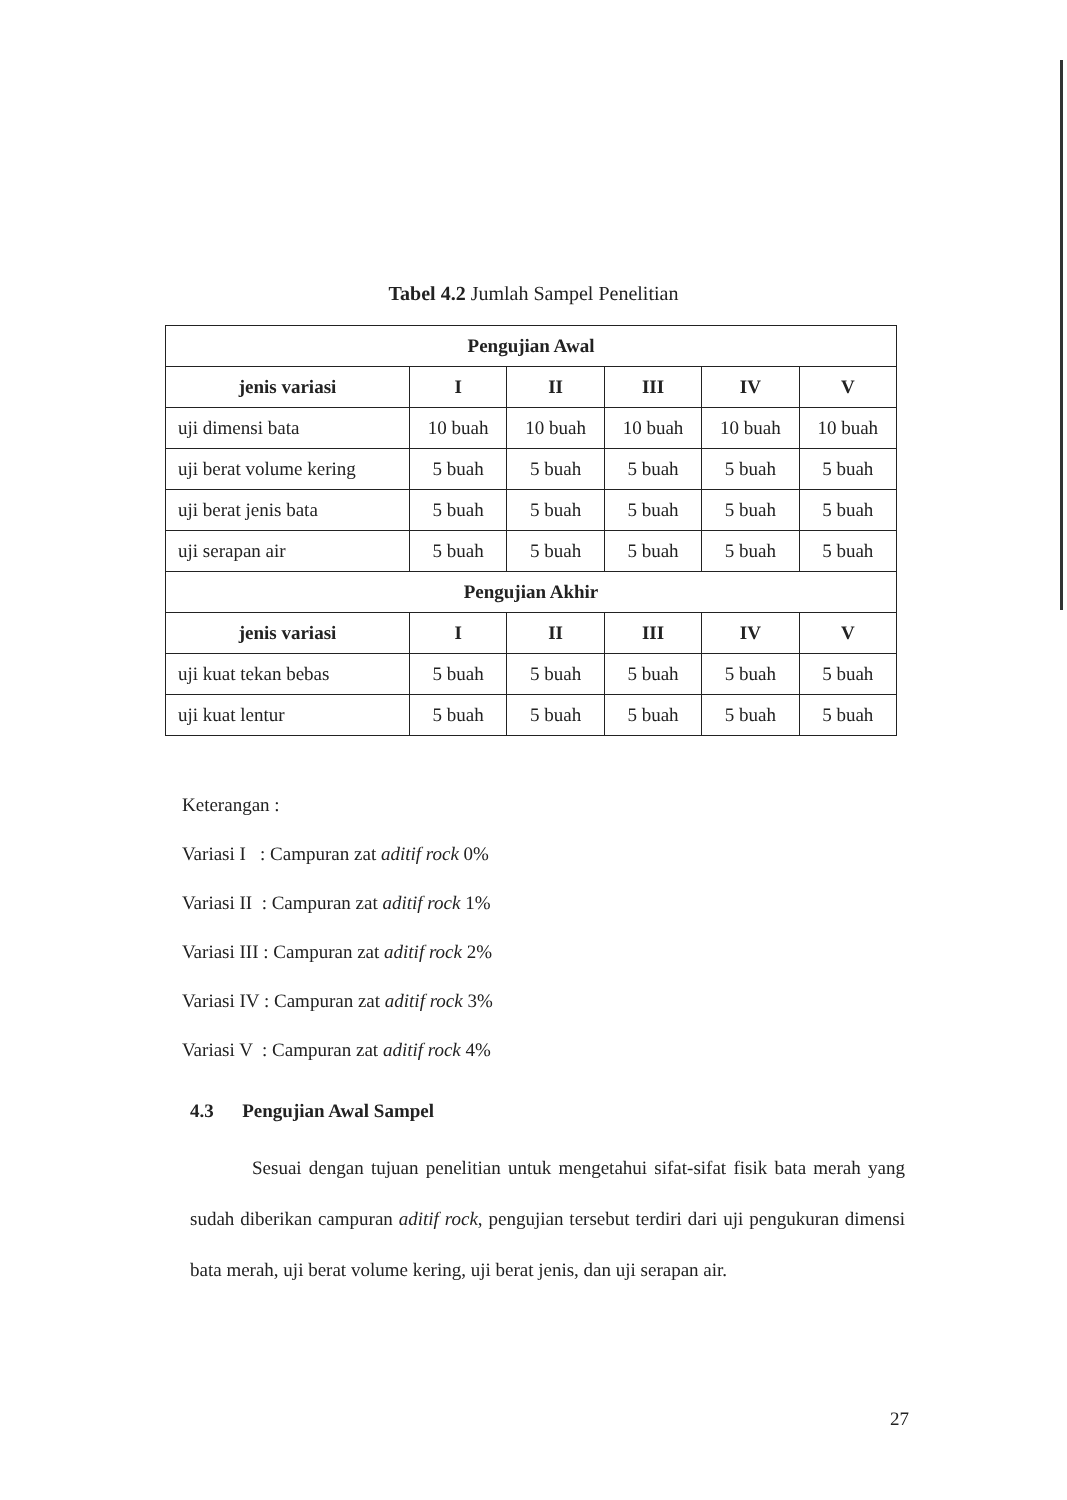Tabel 4.2 Jumlah Sampel Penelitian
| Pengujian Awal | | | | | |
| --- | --- | --- | --- | --- | --- |
| jenis variasi | I | II | III | IV | V |
| uji dimensi bata | 10 buah | 10 buah | 10 buah | 10 buah | 10 buah |
| uji berat volume kering | 5 buah | 5 buah | 5 buah | 5 buah | 5 buah |
| uji berat jenis bata | 5 buah | 5 buah | 5 buah | 5 buah | 5 buah |
| uji serapan air | 5 buah | 5 buah | 5 buah | 5 buah | 5 buah |
| Pengujian Akhir | | | | | |
| jenis variasi | I | II | III | IV | V |
| uji kuat tekan bebas | 5 buah | 5 buah | 5 buah | 5 buah | 5 buah |
| uji kuat lentur | 5 buah | 5 buah | 5 buah | 5 buah | 5 buah |
Keterangan :
Variasi I : Campuran zat aditif rock 0%
Variasi II : Campuran zat aditif rock 1%
Variasi III : Campuran zat aditif rock 2%
Variasi IV : Campuran zat aditif rock 3%
Variasi V : Campuran zat aditif rock 4%
4.3 Pengujian Awal Sampel
Sesuai dengan tujuan penelitian untuk mengetahui sifat-sifat fisik bata merah yang sudah diberikan campuran aditif rock, pengujian tersebut terdiri dari uji pengukuran dimensi bata merah, uji berat volume kering, uji berat jenis, dan uji serapan air.
27